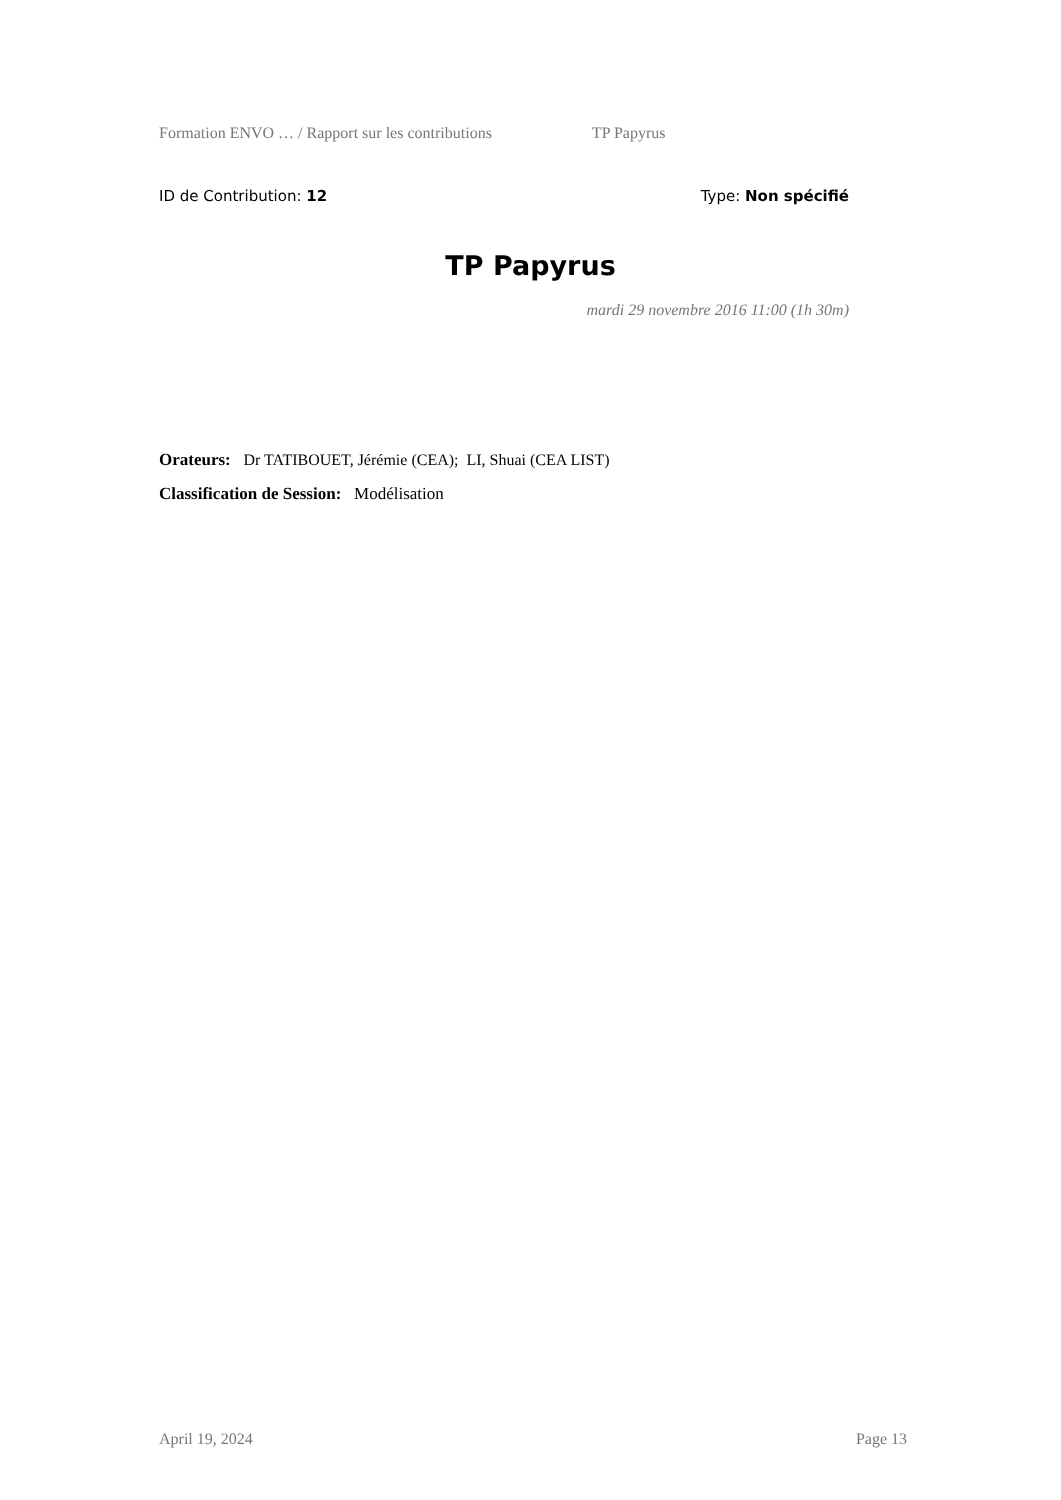Formation ENVO … / Rapport sur les contributions TP Papyrus
ID de Contribution: 12 Type: Non spécifié
TP Papyrus
mardi 29 novembre 2016 11:00 (1h 30m)
Orateurs: Dr TATIBOUET, Jérémie (CEA); LI, Shuai (CEA LIST)
Classification de Session: Modélisation
April 19, 2024 Page 13